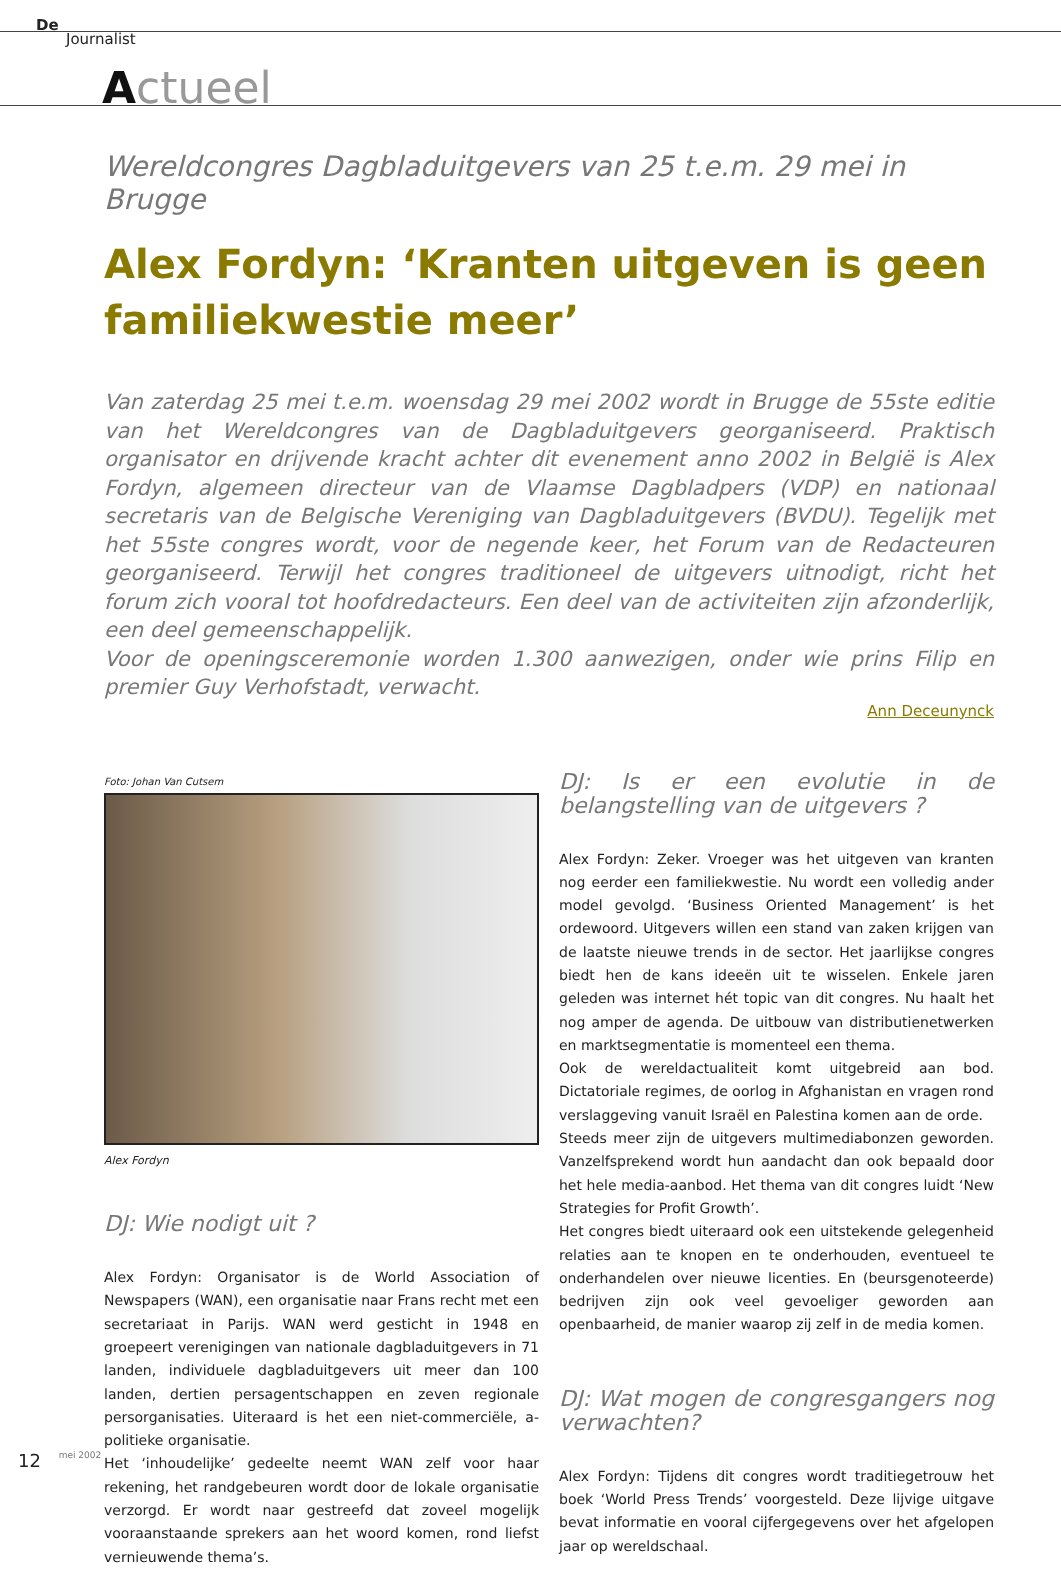De
Journalist
Actueel
Wereldcongres Dagbladuitgevers van 25 t.e.m. 29 mei in Brugge
Alex Fordyn: ‘Kranten uitgeven is geen familiekwestie meer’
Van zaterdag 25 mei t.e.m. woensdag 29 mei 2002 wordt in Brugge de 55ste editie van het Wereldcongres van de Dagbladuitgevers georganiseerd. Praktisch organisator en drijvende kracht achter dit evenement anno 2002 in België is Alex Fordyn, algemeen directeur van de Vlaamse Dagbladpers (VDP) en nationaal secretaris van de Belgische Vereniging van Dagbladuitgevers (BVDU). Tegelijk met het 55ste congres wordt, voor de negende keer, het Forum van de Redacteuren georganiseerd. Terwijl het congres traditioneel de uitgevers uitnodigt, richt het forum zich vooral tot hoofdredacteurs. Een deel van de activiteiten zijn afzonderlijk, een deel gemeenschappelijk.
Voor de openingsceremonie worden 1.300 aanwezigen, onder wie prins Filip en premier Guy Verhofstadt, verwacht.
Ann Deceunynck
Foto: Johan Van Cutsem
Alex Fordyn
DJ: Wie nodigt uit ?
Alex Fordyn: Organisator is de World Association of Newspapers (WAN), een organisatie naar Frans recht met een secretariaat in Parijs. WAN werd gesticht in 1948 en groepeert verenigingen van nationale dagbladuitgevers in 71 landen, individuele dagbladuitgevers uit meer dan 100 landen, dertien persagentschappen en zeven regionale persorganisaties. Uiteraard is het een niet-commerciële, a-politieke organisatie.
Het ‘inhoudelijke’ gedeelte neemt WAN zelf voor haar rekening, het randgebeuren wordt door de lokale organisatie verzorgd. Er wordt naar gestreefd dat zoveel mogelijk vooraanstaande sprekers aan het woord komen, rond liefst vernieuwende thema’s.
DJ: Is er een evolutie in de belangstelling van de uitgevers ?
Alex Fordyn: Zeker. Vroeger was het uitgeven van kranten nog eerder een familiekwestie. Nu wordt een volledig ander model gevolgd. ‘Business Oriented Management’ is het ordewoord. Uitgevers willen een stand van zaken krijgen van de laatste nieuwe trends in de sector. Het jaarlijkse congres biedt hen de kans ideeën uit te wisselen. Enkele jaren geleden was internet hét topic van dit congres. Nu haalt het nog amper de agenda. De uitbouw van distributienetwerken en marktsegmentatie is momenteel een thema.
Ook de wereldactualiteit komt uitgebreid aan bod. Dictatoriale regimes, de oorlog in Afghanistan en vragen rond verslaggeving vanuit Israël en Palestina komen aan de orde.
Steeds meer zijn de uitgevers multimediabonzen geworden. Vanzelfsprekend wordt hun aandacht dan ook bepaald door het hele media-aanbod. Het thema van dit congres luidt ‘New Strategies for Profit Growth’.
Het congres biedt uiteraard ook een uitstekende gelegenheid relaties aan te knopen en te onderhouden, eventueel te onderhandelen over nieuwe licenties. En (beursgenoteerde) bedrijven zijn ook veel gevoeliger geworden aan openbaarheid, de manier waarop zij zelf in de media komen.
DJ: Wat mogen de congresgangers nog verwachten?
Alex Fordyn: Tijdens dit congres wordt traditiegetrouw het boek ‘World Press Trends’ voorgesteld. Deze lijvige uitgave bevat informatie en vooral cijfergegevens over het afgelopen jaar op wereldschaal.
12 mei 2002